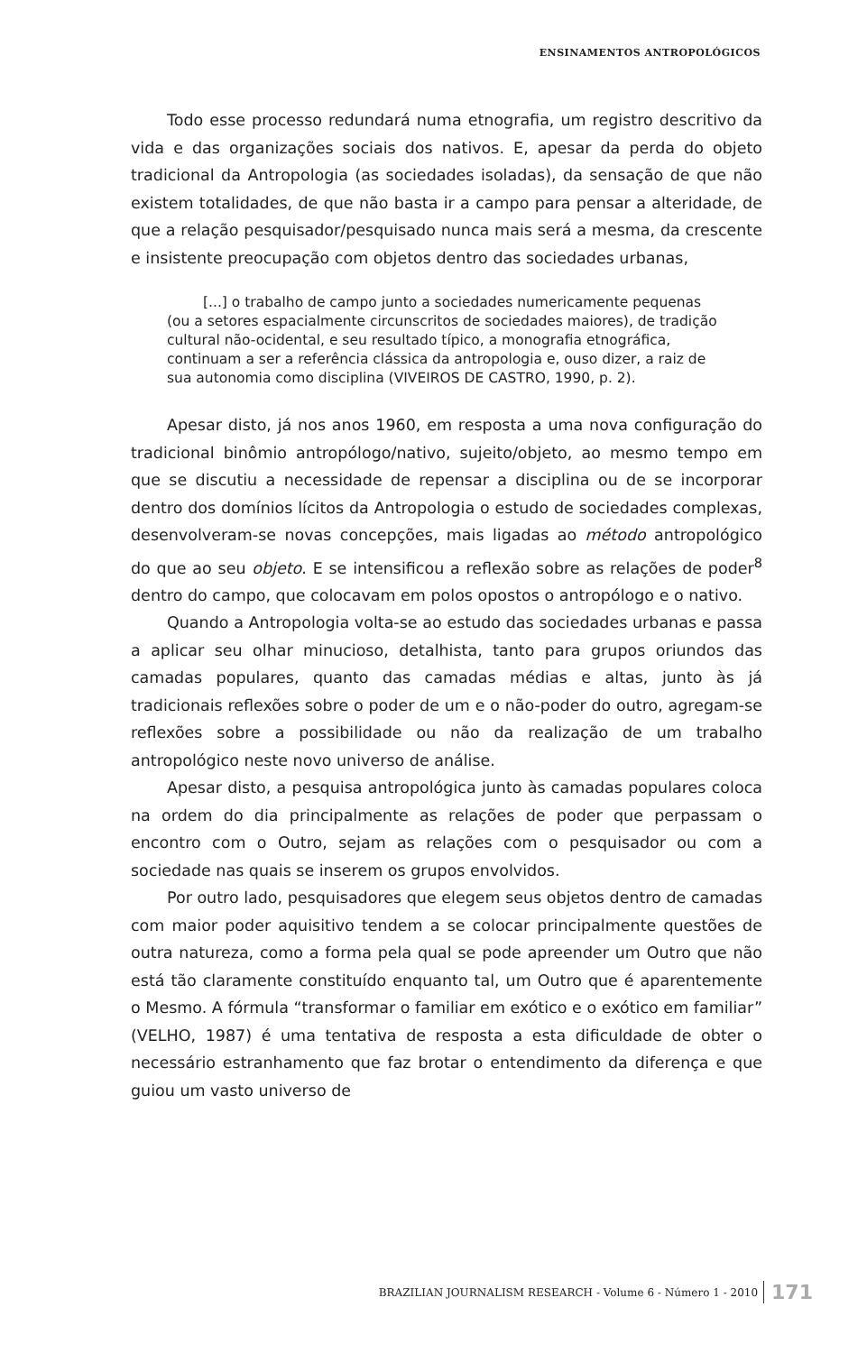ENSINAMENTOS ANTROPOLÓGICOS
Todo esse processo redundará numa etnografia, um registro descritivo da vida e das organizações sociais dos nativos. E, apesar da perda do objeto tradicional da Antropologia (as sociedades isoladas), da sensação de que não existem totalidades, de que não basta ir a campo para pensar a alteridade, de que a relação pesquisador/pesquisado nunca mais será a mesma, da crescente e insistente preocupação com objetos dentro das sociedades urbanas,
[...] o trabalho de campo junto a sociedades numericamente pequenas (ou a setores espacialmente circunscritos de sociedades maiores), de tradição cultural não-ocidental, e seu resultado típico, a monografia etnográfica, continuam a ser a referência clássica da antropologia e, ouso dizer, a raiz de sua autonomia como disciplina (VIVEIROS DE CASTRO, 1990, p. 2).
Apesar disto, já nos anos 1960, em resposta a uma nova configuração do tradicional binômio antropólogo/nativo, sujeito/objeto, ao mesmo tempo em que se discutiu a necessidade de repensar a disciplina ou de se incorporar dentro dos domínios lícitos da Antropologia o estudo de sociedades complexas, desenvolveram-se novas concepções, mais ligadas ao método antropológico do que ao seu objeto. E se intensificou a reflexão sobre as relações de poder<sup>8</sup> dentro do campo, que colocavam em polos opostos o antropólogo e o nativo.
Quando a Antropologia volta-se ao estudo das sociedades urbanas e passa a aplicar seu olhar minucioso, detalhista, tanto para grupos oriundos das camadas populares, quanto das camadas médias e altas, junto às já tradicionais reflexões sobre o poder de um e o não-poder do outro, agregam-se reflexões sobre a possibilidade ou não da realização de um trabalho antropológico neste novo universo de análise.
Apesar disto, a pesquisa antropológica junto às camadas populares coloca na ordem do dia principalmente as relações de poder que perpassam o encontro com o Outro, sejam as relações com o pesquisador ou com a sociedade nas quais se inserem os grupos envolvidos.
Por outro lado, pesquisadores que elegem seus objetos dentro de camadas com maior poder aquisitivo tendem a se colocar principalmente questões de outra natureza, como a forma pela qual se pode apreender um Outro que não está tão claramente constituído enquanto tal, um Outro que é aparentemente o Mesmo. A fórmula “transformar o familiar em exótico e o exótico em familiar” (VELHO, 1987) é uma tentativa de resposta a esta dificuldade de obter o necessário estranhamento que faz brotar o entendimento da diferença e que guiou um vasto universo de
BRAZILIAN JOURNALISM RESEARCH - Volume 6 - Número 1 - 2010 171